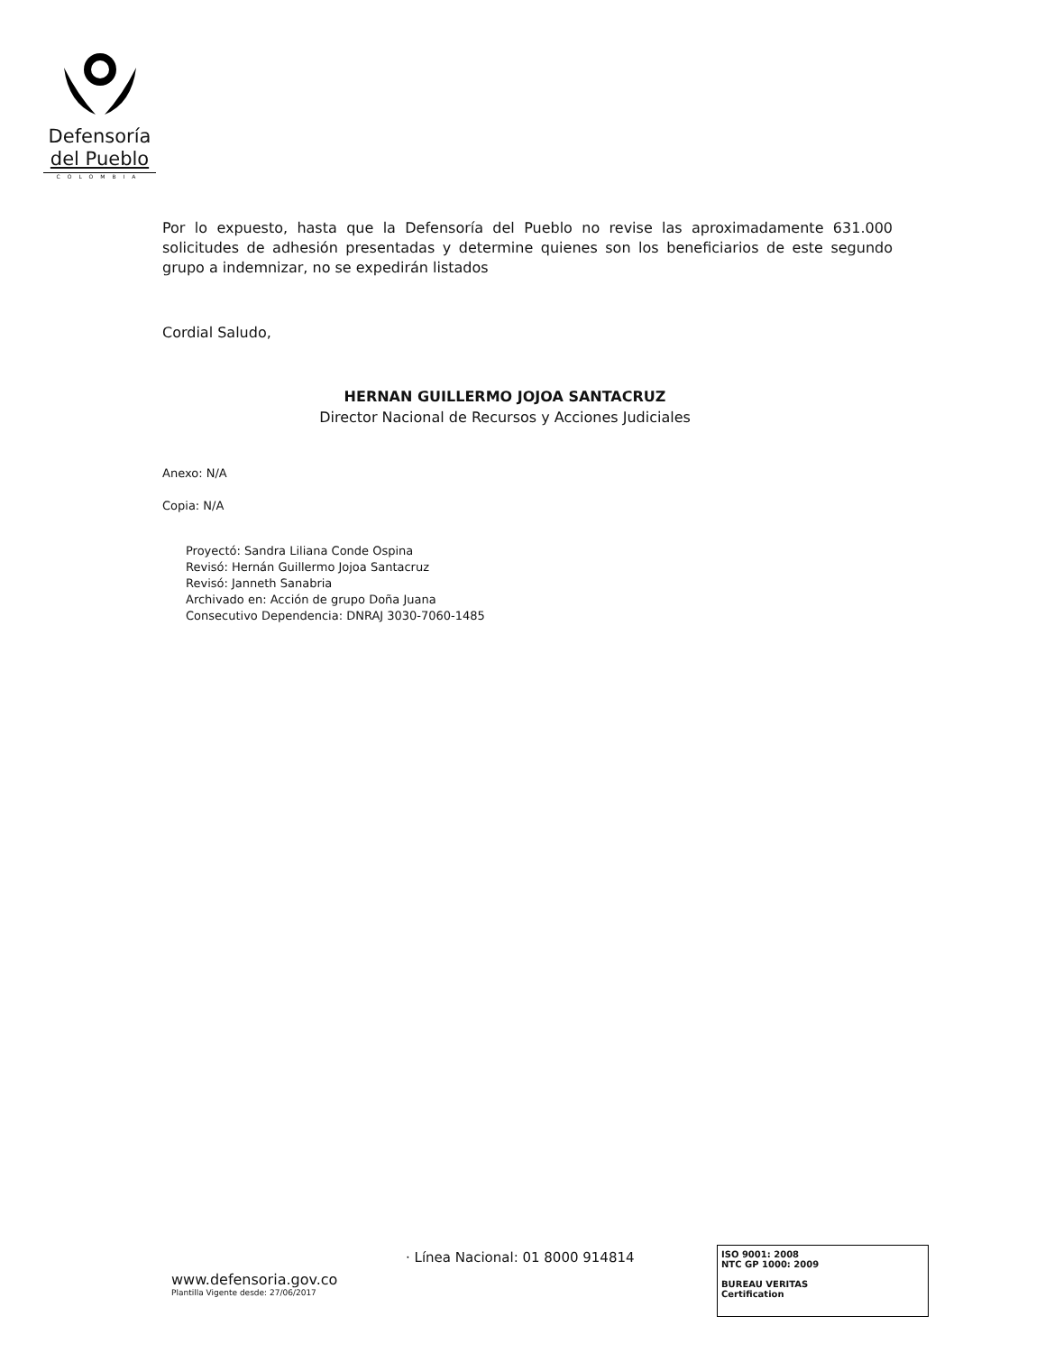Defensoría
del Pueblo
COLOMBIA
Por lo expuesto, hasta que la Defensoría del Pueblo no revise las aproximadamente 631.000 solicitudes de adhesión presentadas y determine quienes son los beneficiarios de este segundo grupo a indemnizar, no se expedirán listados
Cordial Saludo,
HERNAN GUILLERMO JOJOA SANTACRUZ
Director Nacional de Recursos y Acciones Judiciales
Anexo: N/A
Copia: N/A
Proyectó: Sandra Liliana Conde Ospina
Revisó: Hernán Guillermo Jojoa Santacruz
Revisó: Janneth Sanabria
Archivado en: Acción de grupo Doña Juana
Consecutivo Dependencia: DNRAJ 3030-7060-1485
· Línea Nacional: 01 8000 914814
www.defensoria.gov.co
Plantilla Vigente desde: 27/06/2017
ISO 9001: 2008
NTC GP 1000: 2009
BUREAU VERITAS
Certification